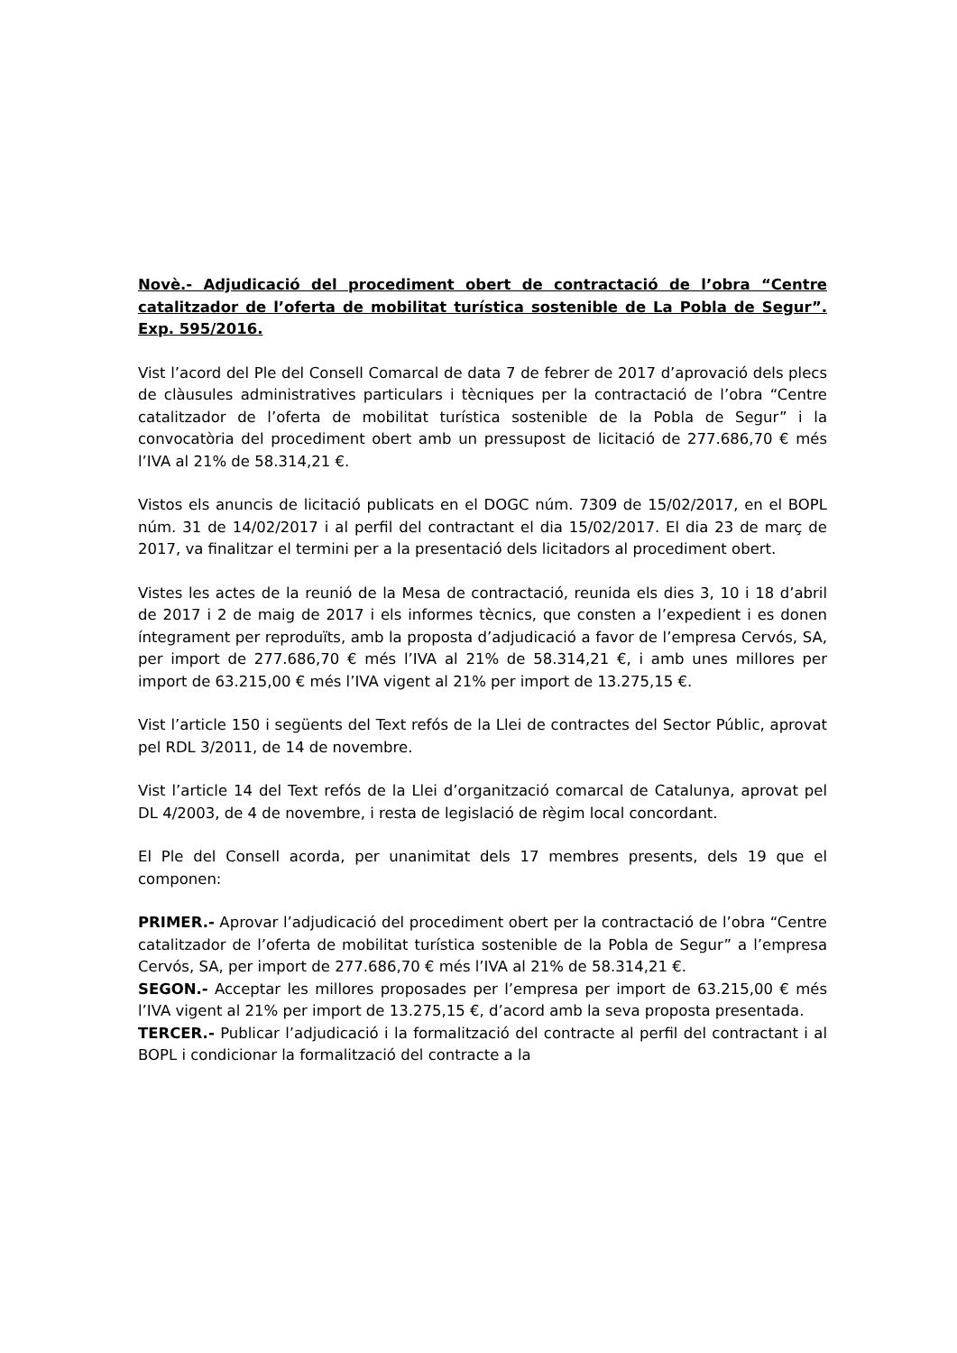Novè.- Adjudicació del procediment obert de contractació de l’obra “Centre catalitzador de l’oferta de mobilitat turística sostenible de La Pobla de Segur”. Exp. 595/2016.
Vist l’acord del Ple del Consell Comarcal de data 7 de febrer de 2017 d’aprovació dels plecs de clàusules administratives particulars i tècniques per la contractació de l’obra “Centre catalitzador de l’oferta de mobilitat turística sostenible de la Pobla de Segur” i la convocatòria del procediment obert amb un pressupost de licitació de 277.686,70 € més l’IVA al 21% de 58.314,21 €.
Vistos els anuncis de licitació publicats en el DOGC núm. 7309 de 15/02/2017, en el BOPL núm. 31 de 14/02/2017 i al perfil del contractant el dia 15/02/2017. El dia 23 de març de 2017, va finalitzar el termini per a la presentació dels licitadors al procediment obert.
Vistes les actes de la reunió de la Mesa de contractació, reunida els dies 3, 10 i 18 d’abril de 2017 i 2 de maig de 2017 i els informes tècnics, que consten a l’expedient i es donen íntegrament per reproduïts, amb la proposta d’adjudicació a favor de l’empresa Cervós, SA, per import de 277.686,70 € més l’IVA al 21% de 58.314,21 €, i amb unes millores per import de 63.215,00 € més l’IVA vigent al 21% per import de 13.275,15 €.
Vist l’article 150 i següents del Text refós de la Llei de contractes del Sector Públic, aprovat pel RDL 3/2011, de 14 de novembre.
Vist l’article 14 del Text refós de la Llei d’organització comarcal de Catalunya, aprovat pel DL 4/2003, de 4 de novembre, i resta de legislació de règim local concordant.
El Ple del Consell acorda, per unanimitat dels 17 membres presents, dels 19 que el componen:
PRIMER.- Aprovar l’adjudicació del procediment obert per la contractació de l’obra “Centre catalitzador de l’oferta de mobilitat turística sostenible de la Pobla de Segur” a l’empresa Cervós, SA, per import de 277.686,70 € més l’IVA al 21% de 58.314,21 €.
SEGON.- Acceptar les millores proposades per l’empresa per import de 63.215,00 € més l’IVA vigent al 21% per import de 13.275,15 €, d’acord amb la seva proposta presentada.
TERCER.- Publicar l’adjudicació i la formalització del contracte al perfil del contractant i al BOPL i condicionar la formalització del contracte a la